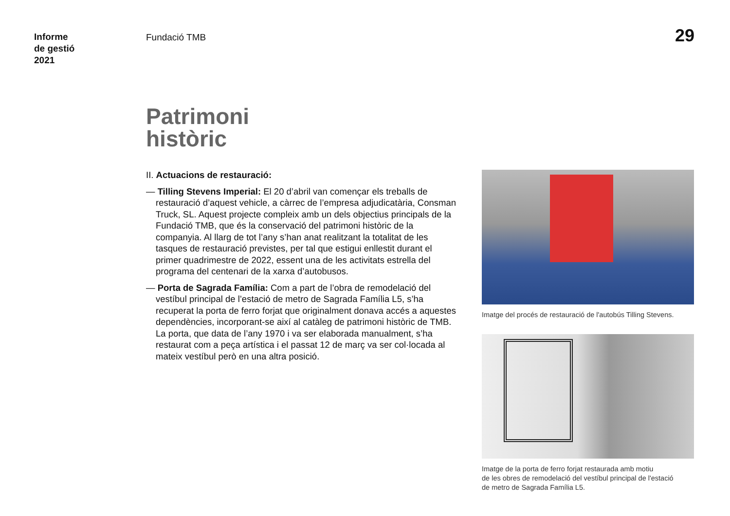Informe
de gestió
2021
Fundació TMB 29
Patrimoni
històric
II. Actuacions de restauració:
— Tilling Stevens Imperial: El 20 d’abril van començar els treballs de restauració d’aquest vehicle, a càrrec de l’empresa adjudicatària, Consman Truck, SL. Aquest projecte compleix amb un dels objectius principals de la Fundació TMB, que és la conservació del patrimoni històric de la companyia. Al llarg de tot l’any s’han anat realitzant la totalitat de les tasques de restauració previstes, per tal que estigui enllestit durant el primer quadrimestre de 2022, essent una de les activitats estrella del programa del centenari de la xarxa d’autobusos.
— Porta de Sagrada Família: Com a part de l’obra de remodelació del vestíbul principal de l’estació de metro de Sagrada Família L5, s’ha recuperat la porta de ferro forjat que originalment donava accés a aquestes dependències, incorporant-se així al catàleg de patrimoni històric de TMB. La porta, que data de l’any 1970 i va ser elaborada manualment, s’ha restaurat com a peça artística i el passat 12 de març va ser col·locada al mateix vestíbul però en una altra posició.
Imatge del procés de restauració de l'autobús Tilling Stevens.
Imatge de la porta de ferro forjat restaurada amb motiu
de les obres de remodelació del vestíbul principal de l'estació
de metro de Sagrada Família L5.